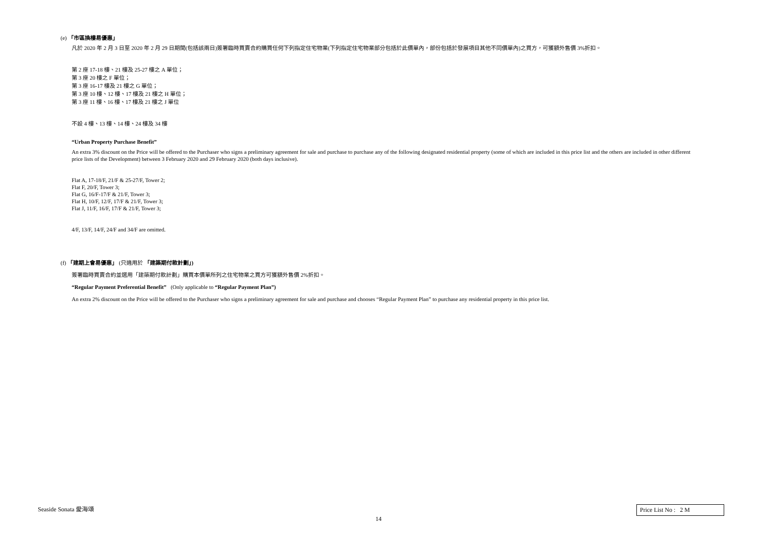(e) 「市區換樓易優惠」
凡於 2020 年 2 月 3 日至 2020 年 2 月 29 日期間(包括該兩日)簽署臨時買賣合約購買任何下列指定住宅物業(下列指定住宅物業部分包括於此價單內，部份包括於發展項目其他不同價單內)之買方，可獲額外售價 3%折扣。
第 2 座 17-18 樓、21 樓及 25-27 樓之 A 單位；
第 3 座 20 樓之 F 單位；
第 3 座 16-17 樓及 21 樓之 G 單位；
第 3 座 10 樓、12 樓、17 樓及 21 樓之 H 單位；
第 3 座 11 樓、16 樓、17 樓及 21 樓之 J 單位
不設 4 樓、13 樓、14 樓、24 樓及 34 樓
“Urban Property Purchase Benefit”
An extra 3% discount on the Price will be offered to the Purchaser who signs a preliminary agreement for sale and purchase to purchase any of the following designated residential property (some of which are included in this price list and the others are included in other different price lists of the Development) between 3 February 2020 and 29 February 2020 (both days inclusive).
Flat A, 17-18/F, 21/F & 25-27/F, Tower 2;
Flat F, 20/F, Tower 3;
Flat G, 16/F-17/F & 21/F, Tower 3;
Flat H, 10/F, 12/F, 17/F & 21/F, Tower 3;
Flat J, 11/F, 16/F, 17/F & 21/F, Tower 3;
4/F, 13/F, 14/F, 24/F and 34/F are omitted.
(f) 「建期上會易優惠」 (只適用於 「建築期付款計劃」)
簽署臨時買賣合約並選用「建築期付款計劃」購買本價單所列之住宅物業之買方可獲額外售價 2%折扣。
“Regular Payment Preferential Benefit” (Only applicable to “Regular Payment Plan”)
An extra 2% discount on the Price will be offered to the Purchaser who signs a preliminary agreement for sale and purchase and chooses “Regular Payment Plan” to purchase any residential property in this price list.
Seaside Sonata 愛海頌 Price List No : 2 M
14